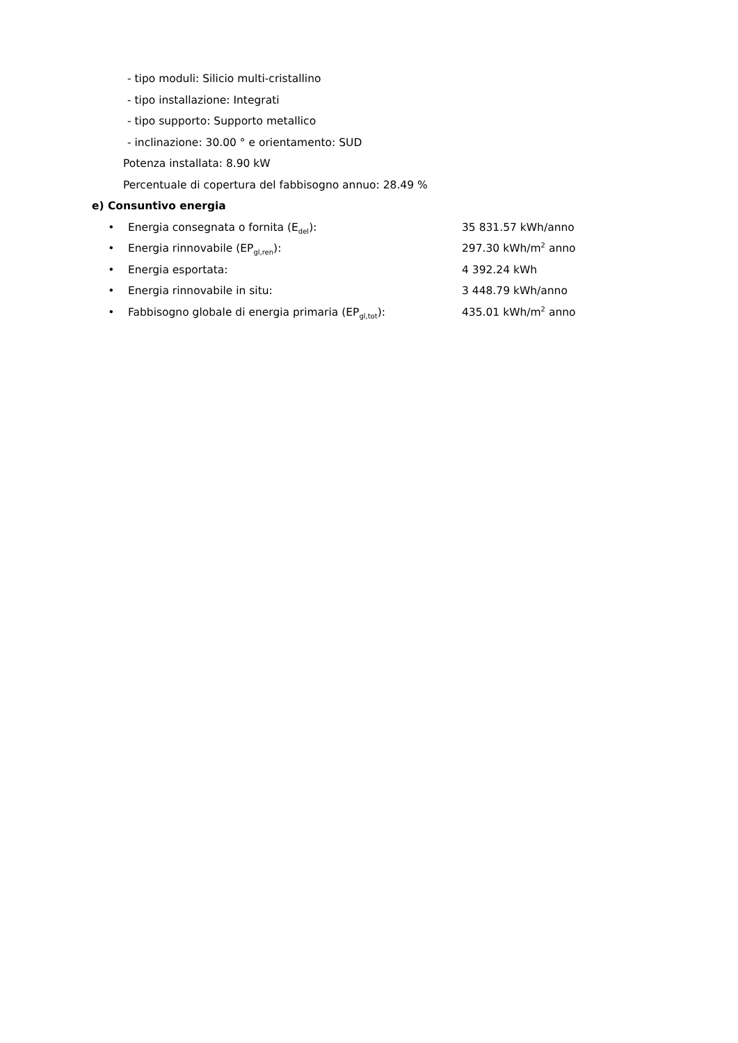- tipo moduli: Silicio multi-cristallino
- tipo installazione: Integrati
- tipo supporto: Supporto metallico
- inclinazione: 30.00 ° e orientamento: SUD
Potenza installata: 8.90 kW
Percentuale di copertura del fabbisogno annuo: 28.49 %
e) Consuntivo energia
• Energia consegnata o fornita (E<sub>del</sub>): 35 831.57 kWh/anno
• Energia rinnovabile (EP<sub>gl,ren</sub>): 297.30 kWh/m<sup>2</sup> anno
• Energia esportata: 4 392.24 kWh
• Energia rinnovabile in situ: 3 448.79 kWh/anno
• Fabbisogno globale di energia primaria (EP<sub>gl,tot</sub>): 435.01 kWh/m<sup>2</sup> anno